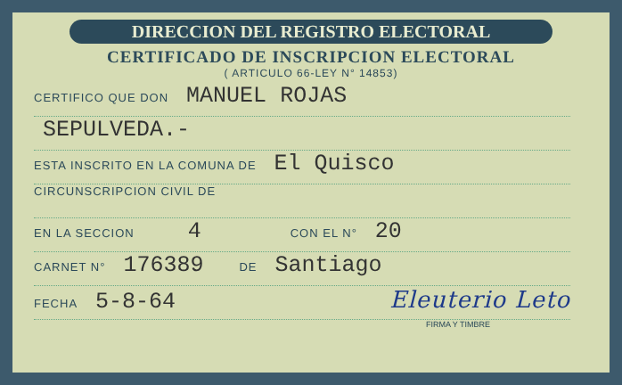DIRECCION DEL REGISTRO ELECTORAL
CERTIFICADO DE INSCRIPCION ELECTORAL
( ARTICULO 66-LEY N° 14853)
CERTIFICO QUE DON MANUEL ROJAS
SEPULVEDA.-
ESTA INSCRITO EN LA COMUNA DE El Quisco
CIRCUNSCRIPCION CIVIL DE
EN LA SECCION 4 CON EL N° 20
CARNET N° 176389 DE Santiago
FECHA 5-8-64 Eleuterio Leto
FIRMA Y TIMBRE